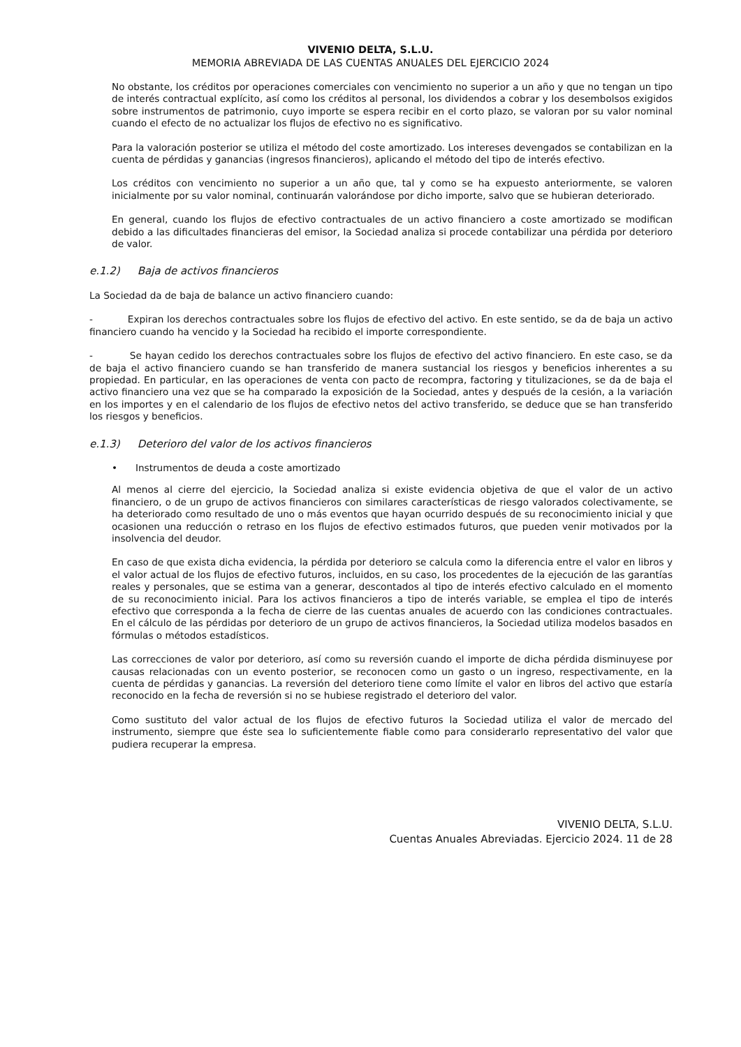VIVENIO DELTA, S.L.U.
MEMORIA ABREVIADA DE LAS CUENTAS ANUALES DEL EJERCICIO 2024
No obstante, los créditos por operaciones comerciales con vencimiento no superior a un año y que no tengan un tipo de interés contractual explícito, así como los créditos al personal, los dividendos a cobrar y los desembolsos exigidos sobre instrumentos de patrimonio, cuyo importe se espera recibir en el corto plazo, se valoran por su valor nominal cuando el efecto de no actualizar los flujos de efectivo no es significativo.
Para la valoración posterior se utiliza el método del coste amortizado. Los intereses devengados se contabilizan en la cuenta de pérdidas y ganancias (ingresos financieros), aplicando el método del tipo de interés efectivo.
Los créditos con vencimiento no superior a un año que, tal y como se ha expuesto anteriormente, se valoren inicialmente por su valor nominal, continuarán valorándose por dicho importe, salvo que se hubieran deteriorado.
En general, cuando los flujos de efectivo contractuales de un activo financiero a coste amortizado se modifican debido a las dificultades financieras del emisor, la Sociedad analiza si procede contabilizar una pérdida por deterioro de valor.
e.1.2) Baja de activos financieros
La Sociedad da de baja de balance un activo financiero cuando:
- Expiran los derechos contractuales sobre los flujos de efectivo del activo. En este sentido, se da de baja un activo financiero cuando ha vencido y la Sociedad ha recibido el importe correspondiente.
- Se hayan cedido los derechos contractuales sobre los flujos de efectivo del activo financiero. En este caso, se da de baja el activo financiero cuando se han transferido de manera sustancial los riesgos y beneficios inherentes a su propiedad. En particular, en las operaciones de venta con pacto de recompra, factoring y titulizaciones, se da de baja el activo financiero una vez que se ha comparado la exposición de la Sociedad, antes y después de la cesión, a la variación en los importes y en el calendario de los flujos de efectivo netos del activo transferido, se deduce que se han transferido los riesgos y beneficios.
e.1.3) Deterioro del valor de los activos financieros
• Instrumentos de deuda a coste amortizado
Al menos al cierre del ejercicio, la Sociedad analiza si existe evidencia objetiva de que el valor de un activo financiero, o de un grupo de activos financieros con similares características de riesgo valorados colectivamente, se ha deteriorado como resultado de uno o más eventos que hayan ocurrido después de su reconocimiento inicial y que ocasionen una reducción o retraso en los flujos de efectivo estimados futuros, que pueden venir motivados por la insolvencia del deudor.
En caso de que exista dicha evidencia, la pérdida por deterioro se calcula como la diferencia entre el valor en libros y el valor actual de los flujos de efectivo futuros, incluidos, en su caso, los procedentes de la ejecución de las garantías reales y personales, que se estima van a generar, descontados al tipo de interés efectivo calculado en el momento de su reconocimiento inicial. Para los activos financieros a tipo de interés variable, se emplea el tipo de interés efectivo que corresponda a la fecha de cierre de las cuentas anuales de acuerdo con las condiciones contractuales. En el cálculo de las pérdidas por deterioro de un grupo de activos financieros, la Sociedad utiliza modelos basados en fórmulas o métodos estadísticos.
Las correcciones de valor por deterioro, así como su reversión cuando el importe de dicha pérdida disminuyese por causas relacionadas con un evento posterior, se reconocen como un gasto o un ingreso, respectivamente, en la cuenta de pérdidas y ganancias. La reversión del deterioro tiene como límite el valor en libros del activo que estaría reconocido en la fecha de reversión si no se hubiese registrado el deterioro del valor.
Como sustituto del valor actual de los flujos de efectivo futuros la Sociedad utiliza el valor de mercado del instrumento, siempre que éste sea lo suficientemente fiable como para considerarlo representativo del valor que pudiera recuperar la empresa.
VIVENIO DELTA, S.L.U.
Cuentas Anuales Abreviadas. Ejercicio 2024. 11 de 28